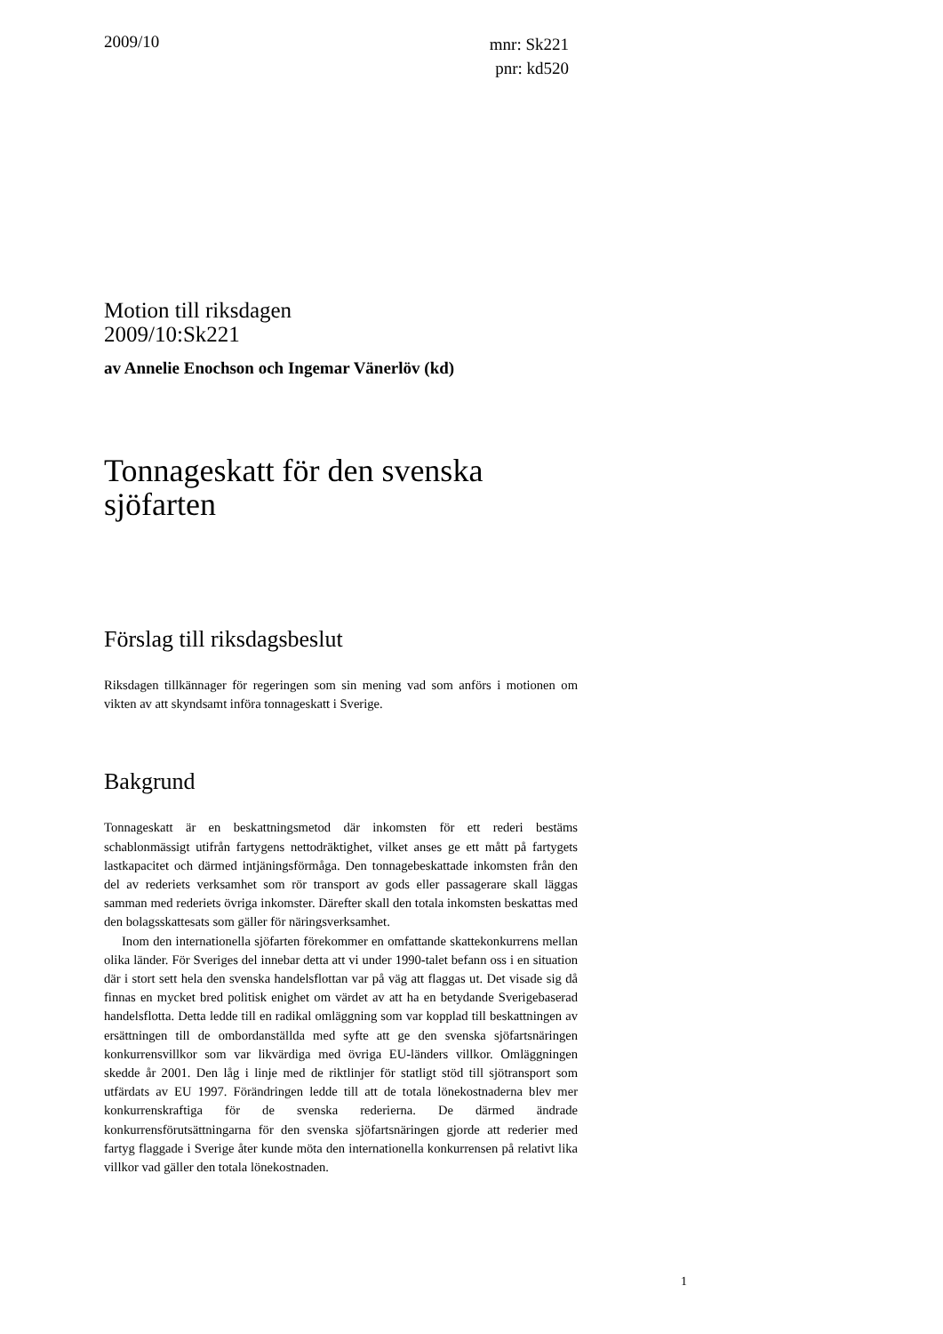2009/10
mnr: Sk221
pnr: kd520
Motion till riksdagen
2009/10:Sk221
av Annelie Enochson och Ingemar Vänerlöv (kd)
Tonnageskatt för den svenska sjöfarten
Förslag till riksdagsbeslut
Riksdagen tillkännager för regeringen som sin mening vad som anförs i motionen om vikten av att skyndsamt införa tonnageskatt i Sverige.
Bakgrund
Tonnageskatt är en beskattningsmetod där inkomsten för ett rederi bestäms schablonmässigt utifrån fartygens nettodräktighet, vilket anses ge ett mått på fartygets lastkapacitet och därmed intjäningsförmåga. Den tonnagebeskattade inkomsten från den del av rederiets verksamhet som rör transport av gods eller passagerare skall läggas samman med rederiets övriga inkomster. Därefter skall den totala inkomsten beskattas med den bolagsskattesats som gäller för näringsverksamhet.
Inom den internationella sjöfarten förekommer en omfattande skattekonkurrens mellan olika länder. För Sveriges del innebar detta att vi under 1990-talet befann oss i en situation där i stort sett hela den svenska handelsflottan var på väg att flaggas ut. Det visade sig då finnas en mycket bred politisk enighet om värdet av att ha en betydande Sverigebaserad handelsflotta. Detta ledde till en radikal omläggning som var kopplad till beskattningen av ersättningen till de ombordanställda med syfte att ge den svenska sjöfartsnäringen konkurrensvillkor som var likvärdiga med övriga EU-länders villkor. Omläggningen skedde år 2001. Den låg i linje med de riktlinjer för statligt stöd till sjötransport som utfärdats av EU 1997. Förändringen ledde till att de totala lönekostnaderna blev mer konkurrenskraftiga för de svenska rederierna. De därmed ändrade konkurrensförutsättningarna för den svenska sjöfartsnäringen gjorde att rederier med fartyg flaggade i Sverige åter kunde möta den internationella konkurrensen på relativt lika villkor vad gäller den totala lönekostnaden.
1